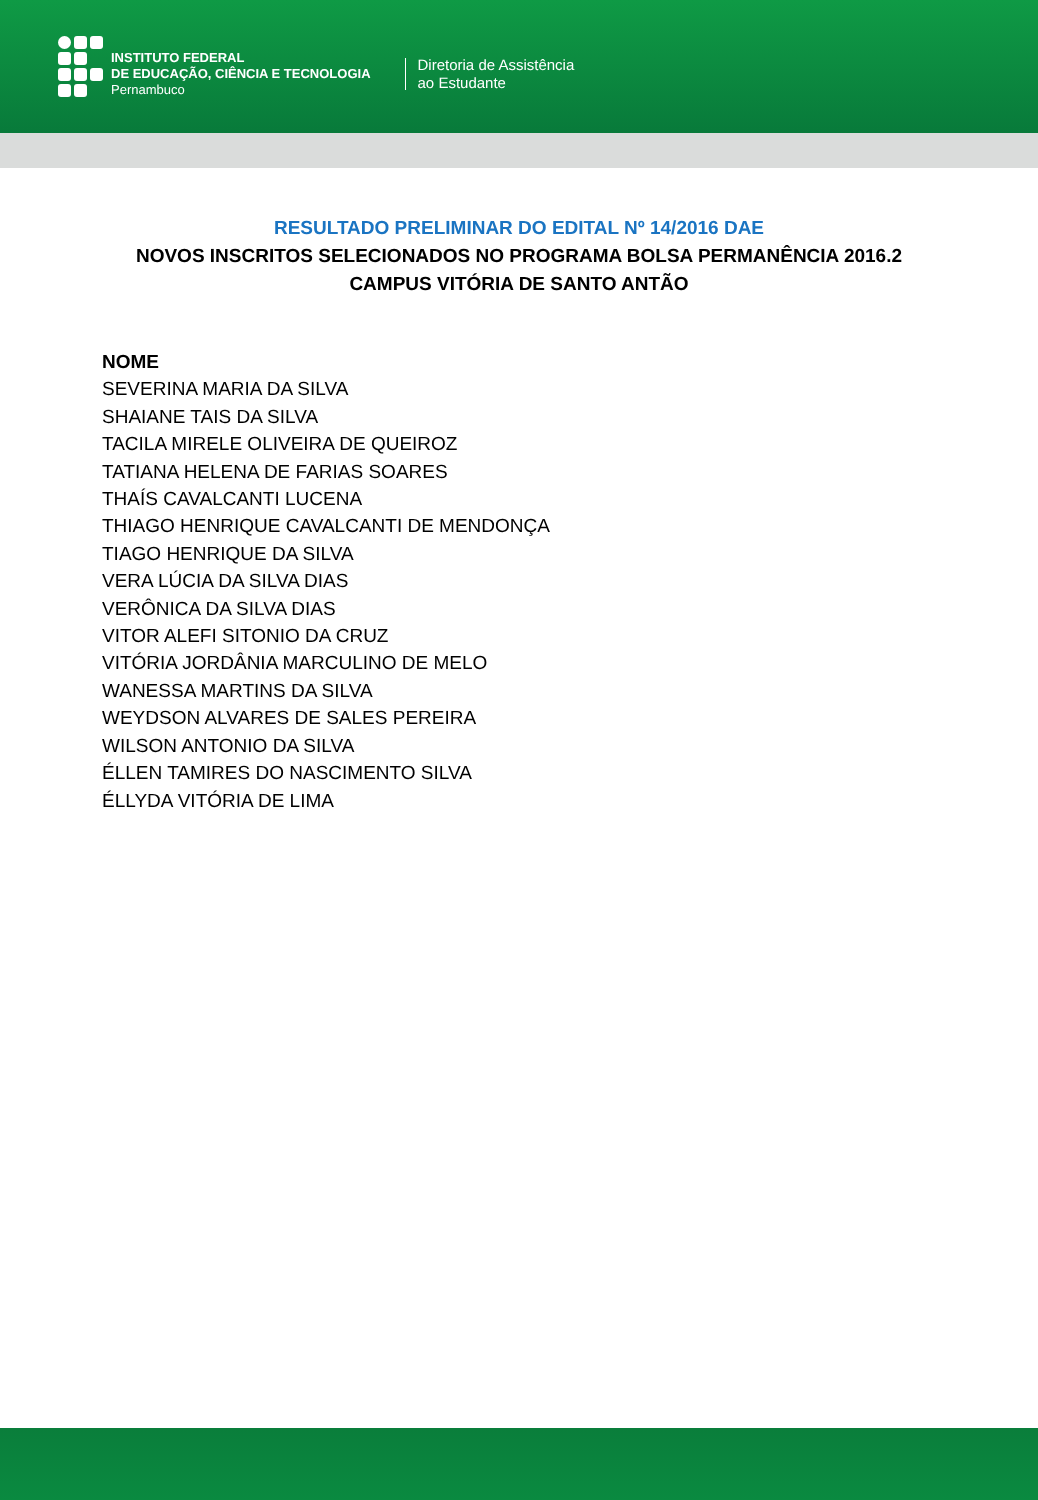INSTITUTO FEDERAL
DE EDUCAÇÃO, CIÊNCIA E TECNOLOGIA
Pernambuco
Diretoria de Assistência
ao Estudante
RESULTADO PRELIMINAR DO EDITAL Nº 14/2016 DAE
NOVOS INSCRITOS SELECIONADOS NO PROGRAMA BOLSA PERMANÊNCIA 2016.2
CAMPUS VITÓRIA DE SANTO ANTÃO
NOME
SEVERINA MARIA DA SILVA
SHAIANE TAIS DA SILVA
TACILA MIRELE OLIVEIRA DE QUEIROZ
TATIANA HELENA DE FARIAS SOARES
THAÍS CAVALCANTI LUCENA
THIAGO HENRIQUE CAVALCANTI DE MENDONÇA
TIAGO HENRIQUE DA SILVA
VERA LÚCIA DA SILVA DIAS
VERÔNICA DA SILVA DIAS
VITOR ALEFI SITONIO DA CRUZ
VITÓRIA JORDÂNIA MARCULINO DE MELO
WANESSA MARTINS DA SILVA
WEYDSON ALVARES DE SALES PEREIRA
WILSON ANTONIO DA SILVA
ÉLLEN TAMIRES DO NASCIMENTO SILVA
ÉLLYDA VITÓRIA DE LIMA